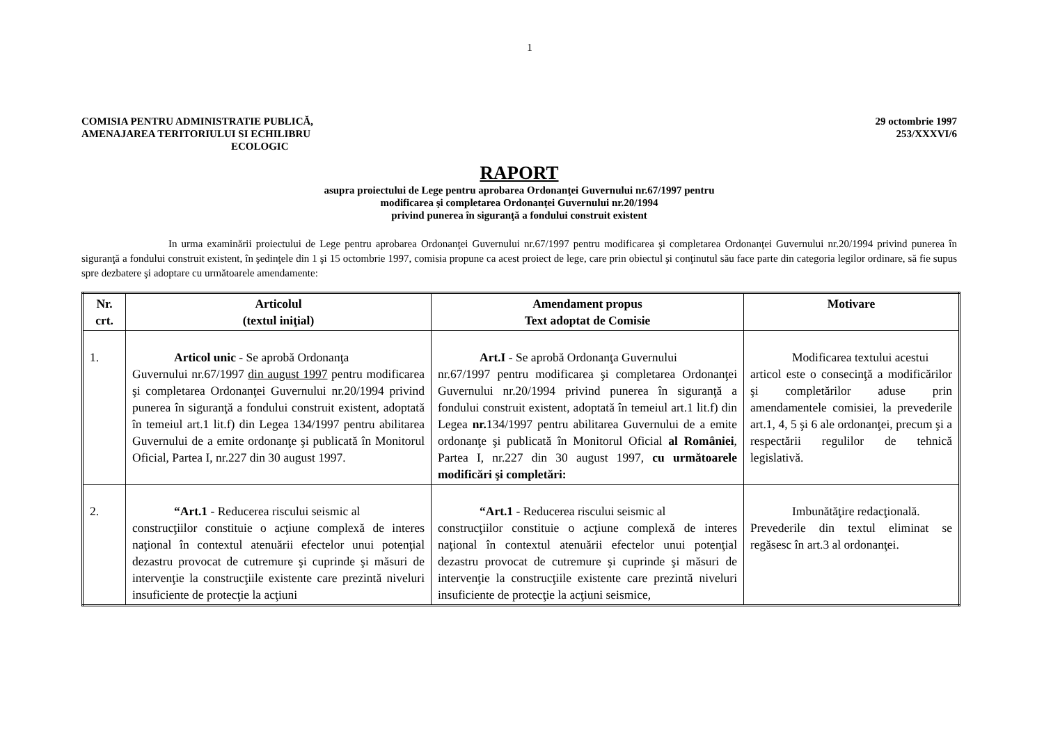1
COMISIA PENTRU ADMINISTRATIE PUBLICĂ,
AMENAJAREA TERITORIULUI SI ECHILIBRU
ECOLOGIC
29 octombrie 1997
253/XXXVI/6
RAPORT
asupra proiectului de Lege pentru aprobarea Ordonanţei Guvernului nr.67/1997 pentru
modificarea şi completarea Ordonanţei Guvernului nr.20/1994
privind punerea în siguranţă a fondului construit existent
In urma examinării proiectului de Lege pentru aprobarea Ordonanţei Guvernului nr.67/1997 pentru modificarea şi completarea Ordonanţei Guvernului nr.20/1994 privind punerea în siguranţă a fondului construit existent, în şedinţele din 1 şi 15 octombrie 1997, comisia propune ca acest proiect de lege, care prin obiectul şi conţinutul său face parte din categoria legilor ordinare, să fie supus spre dezbatere şi adoptare cu următoarele amendamente:
| Nr. crt. | Articolul (textul iniţial) | Amendament propus Text adoptat de Comisie | Motivare |
| --- | --- | --- | --- |
| 1. | Articol unic - Se aprobă Ordonanţa Guvernului nr.67/1997 din august 1997 pentru modificarea şi completarea Ordonanţei Guvernului nr.20/1994 privind punerea în siguranţă a fondului construit existent, adoptată în temeiul art.1 lit.f) din Legea 134/1997 pentru abilitarea Guvernului de a emite ordonanţe şi publicată în Monitorul Oficial, Partea I, nr.227 din 30 august 1997. | Art.I - Se aprobă Ordonanţa Guvernului nr.67/1997 pentru modificarea şi completarea Ordonanţei Guvernului nr.20/1994 privind punerea în siguranţă a fondului construit existent, adoptată în temeiul art.1 lit.f) din Legea nr. 134/1997 pentru abilitarea Guvernului de a emite ordonanţe şi publicată în Monitorul Oficial al României , Partea I, nr.227 din 30 august 1997, cu următoarele modificări şi completări: | Modificarea textului acestui articol este o consecinţă a modificărilor şi completărilor aduse prin amendamentele comisiei, la prevederile art.1, 4, 5 şi 6 ale ordonanţei, precum şi a respectării regulilor de tehnică legislativă. |
| 2. | “Art.1 - Reducerea riscului seismic al construcţiilor constituie o acţiune complexă de interes naţional în contextul atenuării efectelor unui potenţial dezastru provocat de cutremure şi cuprinde şi măsuri de intervenţie la construcţiile existente care prezintă niveluri insuficiente de protecţie la acţiuni | “Art.1 - Reducerea riscului seismic al construcţiilor constituie o acţiune complexă de interes naţional în contextul atenuării efectelor unui potenţial dezastru provocat de cutremure şi cuprinde şi măsuri de intervenţie la construcţiile existente care prezintă niveluri insuficiente de protecţie la acţiuni seismice, | Imbunătăţire redacţională. Prevederile din textul eliminat se regăsesc în art.3 al ordonanţei. |